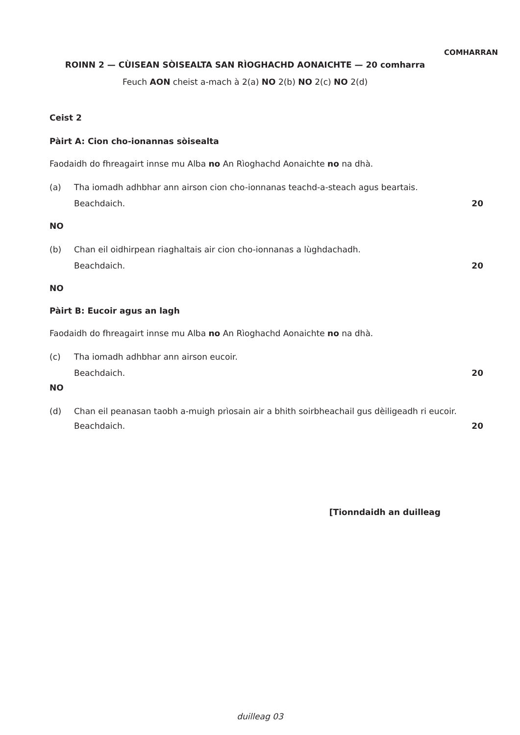COMHARRAN
ROINN 2 — CÙISEAN SÒISEALTA SAN RÌOGHACHD AONAICHTE — 20 comharra
Feuch AON cheist a-mach à 2(a) NO 2(b) NO 2(c) NO 2(d)
Ceist 2
Pàirt A: Cion cho-ionannas sòisealta
Faodaidh do fhreagairt innse mu Alba no An Rìoghachd Aonaichte no na dhà.
(a) Tha iomadh adhbhar ann airson cion cho-ionnanas teachd-a-steach agus beartais.
Beachdaich. 20
NO
(b) Chan eil oidhirpean riaghaltais air cion cho-ionnanas a lùghdachadh.
Beachdaich. 20
NO
Pàirt B: Eucoir agus an lagh
Faodaidh do fhreagairt innse mu Alba no An Rìoghachd Aonaichte no na dhà.
(c) Tha iomadh adhbhar ann airson eucoir.
Beachdaich. 20
NO
(d) Chan eil peanasan taobh a-muigh prìosain air a bhith soirbheachail gus dèiligeadh ri eucoir.
Beachdaich. 20
[Tionndaidh an duilleag
duilleag 03